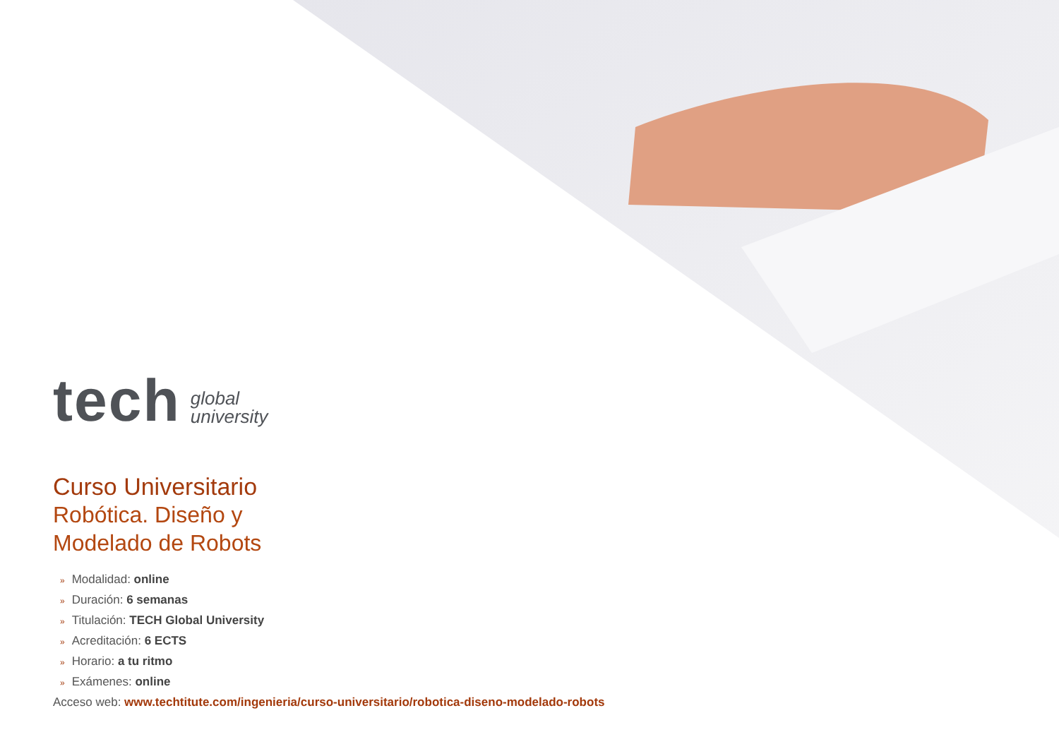tech
global
university
Curso Universitario
Robótica. Diseño y
Modelado de Robots
» Modalidad: online
» Duración: 6 semanas
» Titulación: TECH Global University
» Acreditación: 6 ECTS
» Horario: a tu ritmo
» Exámenes: online
Acceso web: www.techtitute.com/ingenieria/curso-universitario/robotica-diseno-modelado-robots